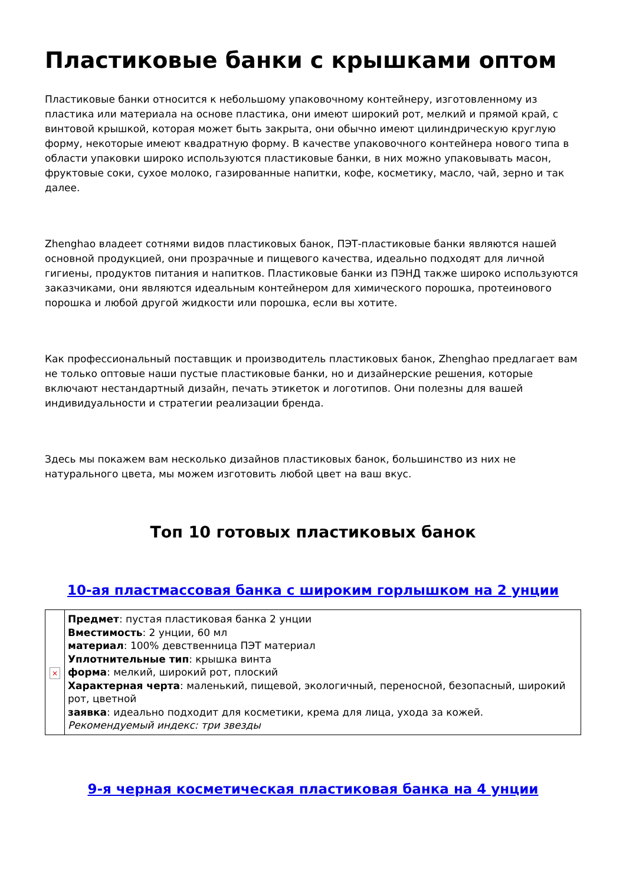Пластиковые банки с крышками оптом
Пластиковые банки относится к небольшому упаковочному контейнеру, изготовленному из пластика или материала на основе пластика, они имеют широкий рот, мелкий и прямой край, с винтовой крышкой, которая может быть закрыта, они обычно имеют цилиндрическую круглую форму, некоторые имеют квадратную форму. В качестве упаковочного контейнера нового типа в области упаковки широко используются пластиковые банки, в них можно упаковывать масон, фруктовые соки, сухое молоко, газированные напитки, кофе, косметику, масло, чай, зерно и так далее.
Zhenghao владеет сотнями видов пластиковых банок, ПЭТ-пластиковые банки являются нашей основной продукцией, они прозрачные и пищевого качества, идеально подходят для личной гигиены, продуктов питания и напитков. Пластиковые банки из ПЭНД также широко используются заказчиками, они являются идеальным контейнером для химического порошка, протеинового порошка и любой другой жидкости или порошка, если вы хотите.
Как профессиональный поставщик и производитель пластиковых банок, Zhenghao предлагает вам не только оптовые наши пустые пластиковые банки, но и дизайнерские решения, которые включают нестандартный дизайн, печать этикеток и логотипов. Они полезны для вашей индивидуальности и стратегии реализации бренда.
Здесь мы покажем вам несколько дизайнов пластиковых банок, большинство из них не натурального цвета, мы можем изготовить любой цвет на ваш вкус.
Топ 10 готовых пластиковых банок
10-ая пластмассовая банка с широким горлышком на 2 унции
| × | Предмет : пустая пластиковая банка 2 унции Вместимость : 2 унции, 60 мл материал : 100% девственница ПЭТ материал Уплотнительные тип : крышка винта форма : мелкий, широкий рот, плоский Характерная черта : маленький, пищевой, экологичный, переносной, безопасный, широкий рот, цветной заявка : идеально подходит для косметики, крема для лица, ухода за кожей. Рекомендуемый индекс: три звезды |
9-я черная косметическая пластиковая банка на 4 унции